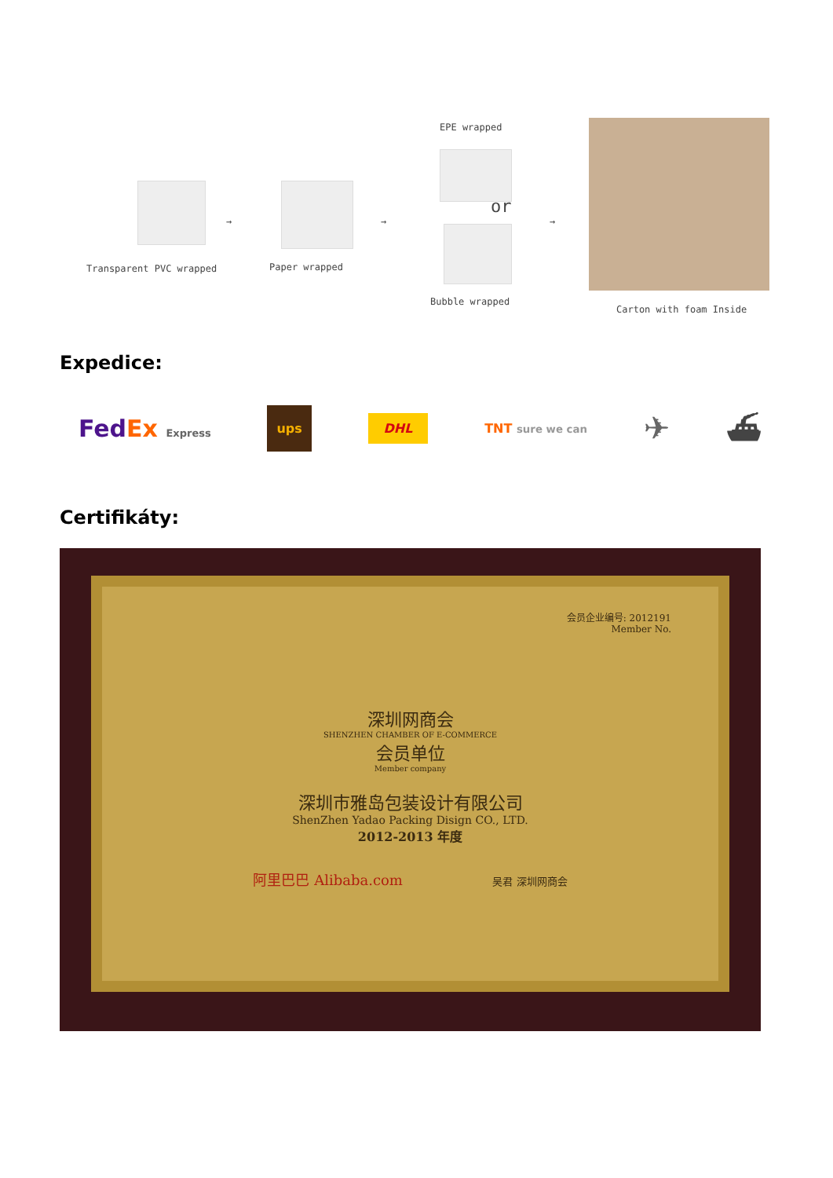Transparent PVC wrapped
→
Paper wrapped
→
EPE wrapped
or
Bubble wrapped
→
Carton with foam Inside
Expedice:
FedEx Express ups DHL TNT sure we can ✈ ⛴
Certifikáty:
会员企业编号: 2012191
Member No.
深圳网商会
SHENZHEN CHAMBER OF E-COMMERCE
会员单位
Member company
深圳市雅岛包装设计有限公司
ShenZhen Yadao Packing Disign CO., LTD.
2012-2013 年度
阿里巴巴 Alibaba.com 吴君 深圳网商会